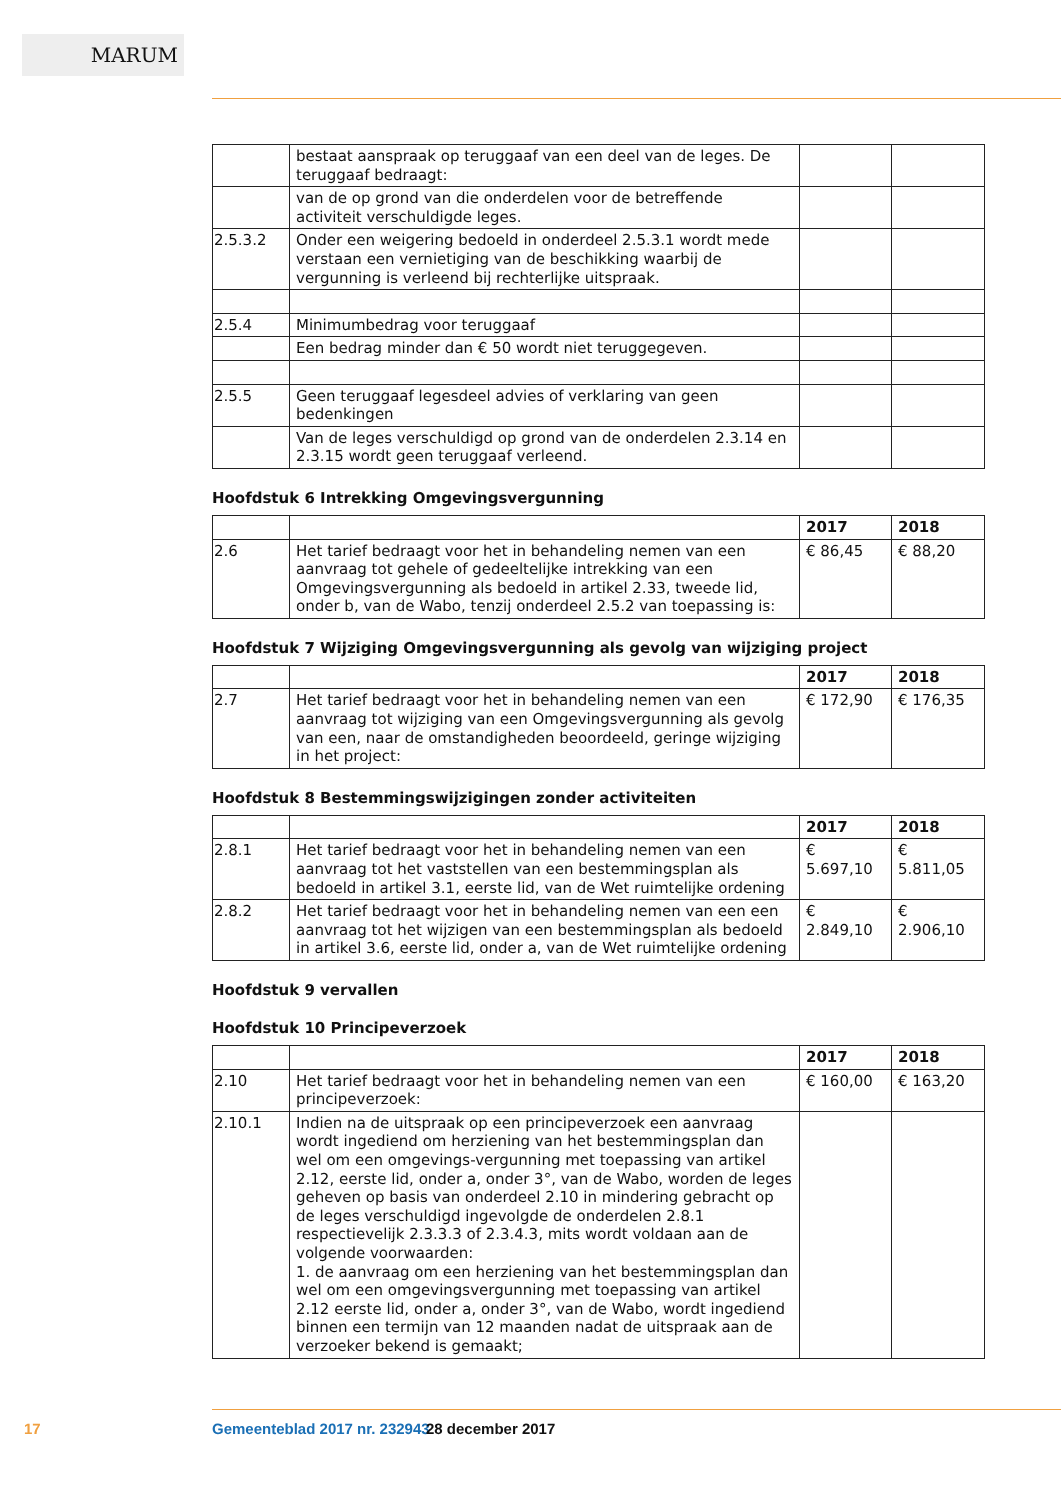MARUM
| | bestaat aanspraak op teruggaaf van een deel van de leges. De teruggaaf bedraagt: | | |
| | van de op grond van die onderdelen voor de betreffende activiteit verschuldigde leges. | | |
| 2.5.3.2 | Onder een weigering bedoeld in onderdeel 2.5.3.1 wordt mede verstaan een vernietiging van de beschikking waarbij de vergunning is verleend bij rechterlijke uitspraak. | | |
| 2.5.4 | Minimumbedrag voor teruggaaf | | |
| | Een bedrag minder dan € 50 wordt niet teruggegeven. | | |
| 2.5.5 | Geen teruggaaf legesdeel advies of verklaring van geen bedenkingen | | |
| | Van de leges verschuldigd op grond van de onderdelen 2.3.14 en 2.3.15 wordt geen teruggaaf verleend. | | |
Hoofdstuk 6 Intrekking Omgevingsvergunning
| | | 2017 | 2018 |
| --- | --- | --- | --- |
| 2.6 | Het tarief bedraagt voor het in behandeling nemen van een aanvraag tot gehele of gedeeltelijke intrekking van een Omgevingsvergunning als bedoeld in artikel 2.33, tweede lid, onder b, van de Wabo, tenzij onderdeel 2.5.2 van toepassing is: | € 86,45 | € 88,20 |
Hoofdstuk 7 Wijziging Omgevingsvergunning als gevolg van wijziging project
| | | 2017 | 2018 |
| --- | --- | --- | --- |
| 2.7 | Het tarief bedraagt voor het in behandeling nemen van een aanvraag tot wijziging van een Omgevingsvergunning als gevolg van een, naar de omstandigheden beoordeeld, geringe wijziging in het project: | € 172,90 | € 176,35 |
Hoofdstuk 8 Bestemmingswijzigingen zonder activiteiten
| | | 2017 | 2018 |
| --- | --- | --- | --- |
| 2.8.1 | Het tarief bedraagt voor het in behandeling nemen van een aanvraag tot het vaststellen van een bestemmingsplan als bedoeld in artikel 3.1, eerste lid, van de Wet ruimtelijke ordening | € 5.697,10 | € 5.811,05 |
| 2.8.2 | Het tarief bedraagt voor het in behandeling nemen van een een aanvraag tot het wijzigen van een bestemmingsplan als bedoeld in artikel 3.6, eerste lid, onder a, van de Wet ruimtelijke ordening | € 2.849,10 | € 2.906,10 |
Hoofdstuk 9 vervallen
Hoofdstuk 10 Principeverzoek
| | | 2017 | 2018 |
| --- | --- | --- | --- |
| 2.10 | Het tarief bedraagt voor het in behandeling nemen van een principeverzoek: | € 160,00 | € 163,20 |
| 2.10.1 | Indien na de uitspraak op een principeverzoek een aanvraag wordt ingediend om herziening van het bestemmingsplan dan wel om een omgevings-vergunning met toepassing van artikel 2.12, eerste lid, onder a, onder 3°, van de Wabo, worden de leges geheven op basis van onderdeel 2.10 in mindering gebracht op de leges verschuldigd ingevolgde de onderdelen 2.8.1 respectievelijk 2.3.3.3 of 2.3.4.3, mits wordt voldaan aan de volgende voorwaarden: 1. de aanvraag om een herziening van het bestemmingsplan dan wel om een omgevingsvergunning met toepassing van artikel 2.12 eerste lid, onder a, onder 3°, van de Wabo, wordt ingediend binnen een termijn van 12 maanden nadat de uitspraak aan de verzoeker bekend is gemaakt; | | |
17 Gemeenteblad 2017 nr. 232943 28 december 2017